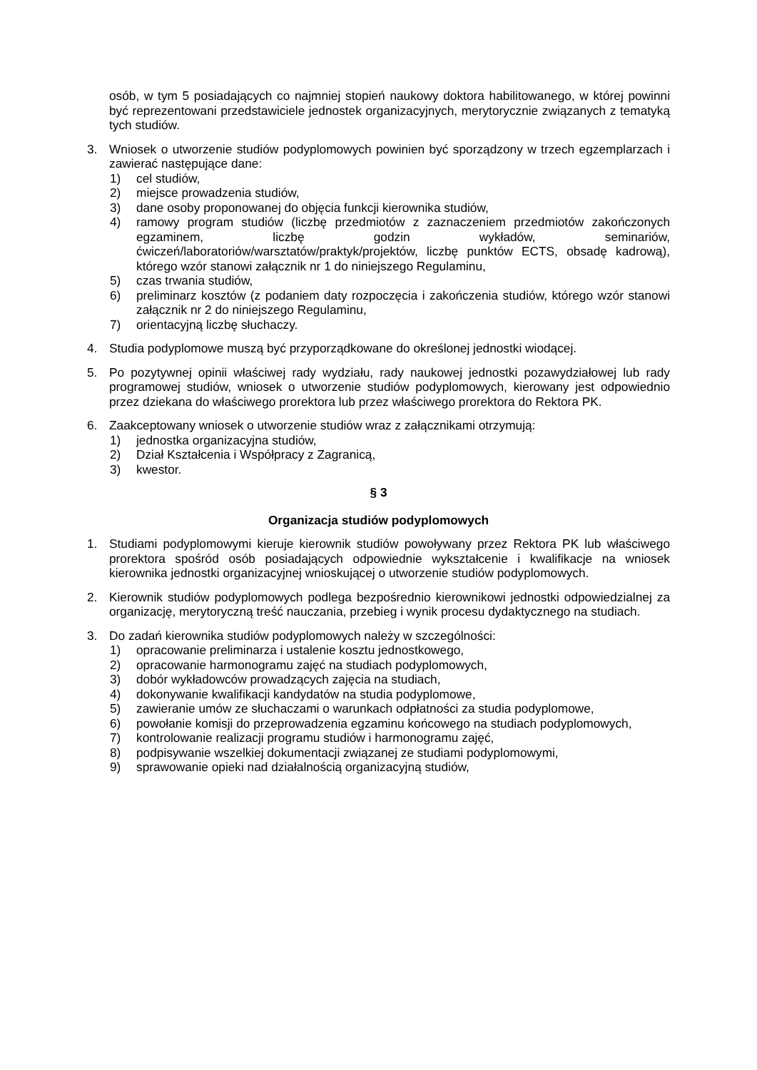osób, w tym 5 posiadających co najmniej stopień naukowy doktora habilitowanego, w której powinni być reprezentowani przedstawiciele jednostek organizacyjnych, merytorycznie związanych z tematyką tych studiów.
3. Wniosek o utworzenie studiów podyplomowych powinien być sporządzony w trzech egzemplarzach i zawierać następujące dane:
1) cel studiów,
2) miejsce prowadzenia studiów,
3) dane osoby proponowanej do objęcia funkcji kierownika studiów,
4) ramowy program studiów (liczbę przedmiotów z zaznaczeniem przedmiotów zakończonych egzaminem, liczbę godzin wykładów, seminariów, ćwiczeń/laboratoriów/warsztatów/praktyk/projektów, liczbę punktów ECTS, obsadę kadrową), którego wzór stanowi załącznik nr 1 do niniejszego Regulaminu,
5) czas trwania studiów,
6) preliminarz kosztów (z podaniem daty rozpoczęcia i zakończenia studiów, którego wzór stanowi załącznik nr 2 do niniejszego Regulaminu,
7) orientacyjną liczbę słuchaczy.
4. Studia podyplomowe muszą być przyporządkowane do określonej jednostki wiodącej.
5. Po pozytywnej opinii właściwej rady wydziału, rady naukowej jednostki pozawydziałowej lub rady programowej studiów, wniosek o utworzenie studiów podyplomowych, kierowany jest odpowiednio przez dziekana do właściwego prorektora lub przez właściwego prorektora do Rektora PK.
6. Zaakceptowany wniosek o utworzenie studiów wraz z załącznikami otrzymują:
1) jednostka organizacyjna studiów,
2) Dział Kształcenia i Współpracy z Zagranicą,
3) kwestor.
§ 3
Organizacja studiów podyplomowych
1. Studiami podyplomowymi kieruje kierownik studiów powoływany przez Rektora PK lub właściwego prorektora spośród osób posiadających odpowiednie wykształcenie i kwalifikacje na wniosek kierownika jednostki organizacyjnej wnioskującej o utworzenie studiów podyplomowych.
2. Kierownik studiów podyplomowych podlega bezpośrednio kierownikowi jednostki odpowiedzialnej za organizację, merytoryczną treść nauczania, przebieg i wynik procesu dydaktycznego na studiach.
3. Do zadań kierownika studiów podyplomowych należy w szczególności:
1) opracowanie preliminarza i ustalenie kosztu jednostkowego,
2) opracowanie harmonogramu zajęć na studiach podyplomowych,
3) dobór wykładowców prowadzących zajęcia na studiach,
4) dokonywanie kwalifikacji kandydatów na studia podyplomowe,
5) zawieranie umów ze słuchaczami o warunkach odpłatności za studia podyplomowe,
6) powołanie komisji do przeprowadzenia egzaminu końcowego na studiach podyplomowych,
7) kontrolowanie realizacji programu studiów i harmonogramu zajęć,
8) podpisywanie wszelkiej dokumentacji związanej ze studiami podyplomowymi,
9) sprawowanie opieki nad działalnością organizacyjną studiów,